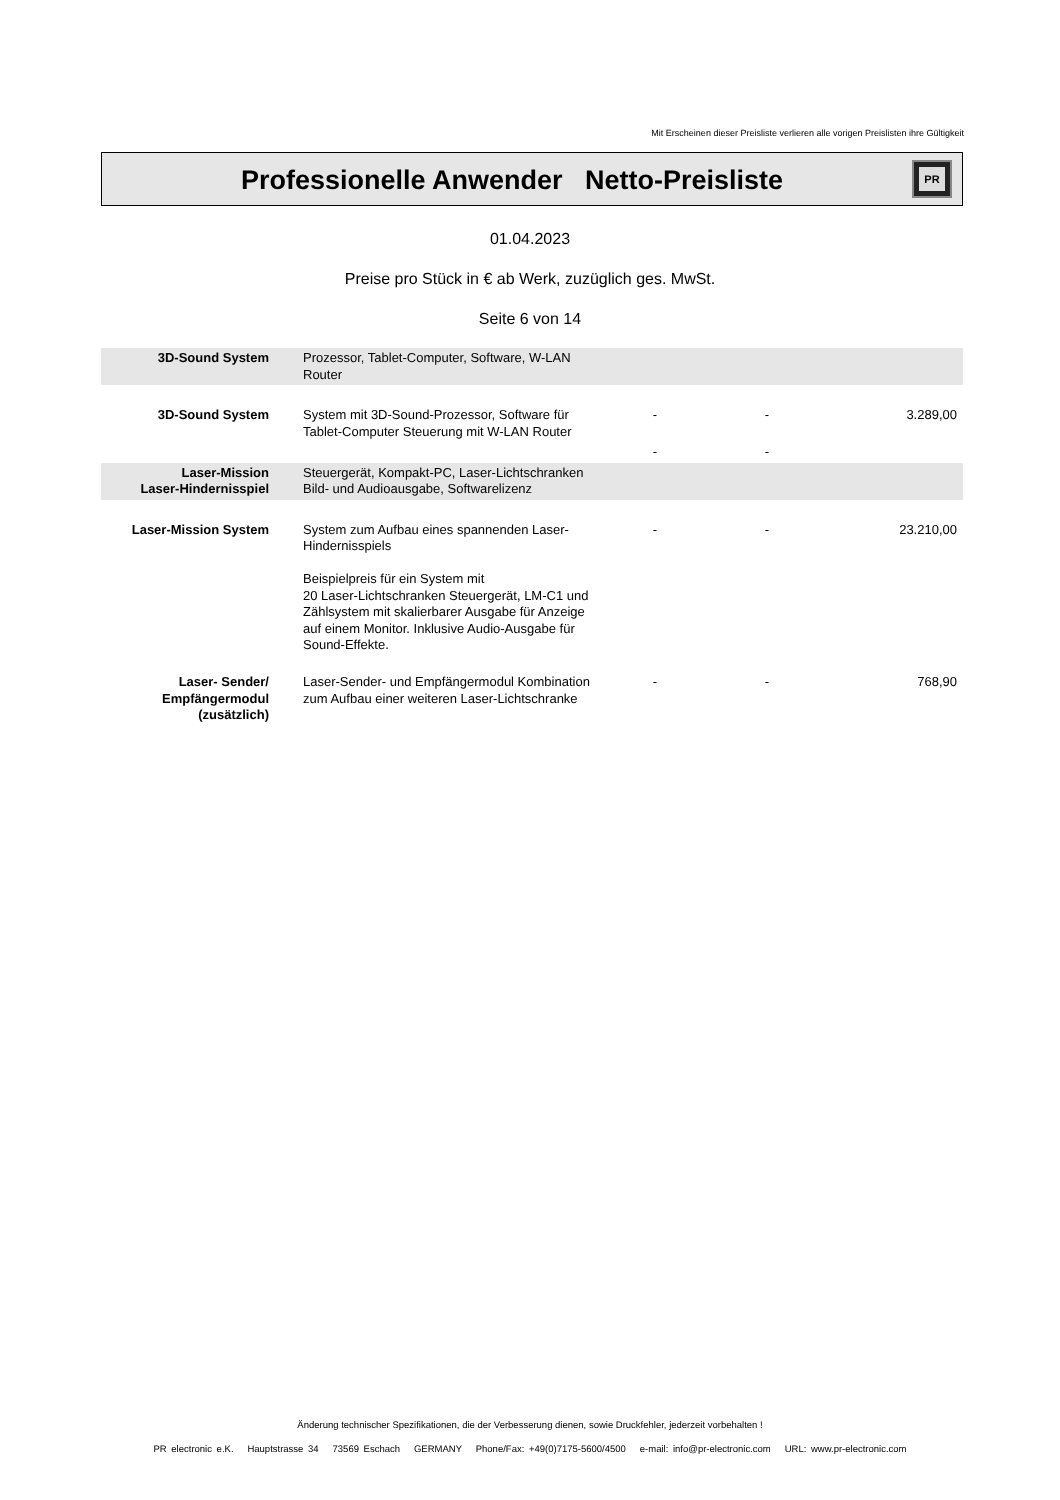Mit Erscheinen dieser Preisliste verlieren alle vorigen Preislisten ihre Gültigkeit
Professionelle Anwender Netto-Preisliste
PR
01.04.2023
Preise pro Stück in € ab Werk, zuzüglich ges. MwSt.
Seite 6 von 14
| 3D-Sound System | Prozessor, Tablet-Computer, Software, W-LAN Router | | | |
| 3D-Sound System | System mit 3D-Sound-Prozessor, Software für Tablet-Computer Steuerung mit W-LAN Router | - | - | 3.289,00 |
| | | - | - | |
| Laser-Mission Laser-Hindernisspiel | Steuergerät, Kompakt-PC, Laser-Lichtschranken Bild- und Audioausgabe, Softwarelizenz | | | |
| Laser-Mission System | System zum Aufbau eines spannenden Laser-Hindernisspiels Beispielpreis für ein System mit 20 Laser-Lichtschranken Steuergerät, LM-C1 und Zählsystem mit skalierbarer Ausgabe für Anzeige auf einem Monitor. Inklusive Audio-Ausgabe für Sound-Effekte. | - | - | 23.210,00 |
| Laser- Sender/ Empfängermodul (zusätzlich) | Laser-Sender- und Empfängermodul Kombination zum Aufbau einer weiteren Laser-Lichtschranke | - | - | 768,90 |
Änderung technischer Spezifikationen, die der Verbesserung dienen, sowie Druckfehler, jederzeit vorbehalten !
PR electronic e.K. Hauptstrasse 34 73569 Eschach GERMANY Phone/Fax: +49(0)7175-5600/4500 e-mail: info@pr-electronic.com URL: www.pr-electronic.com